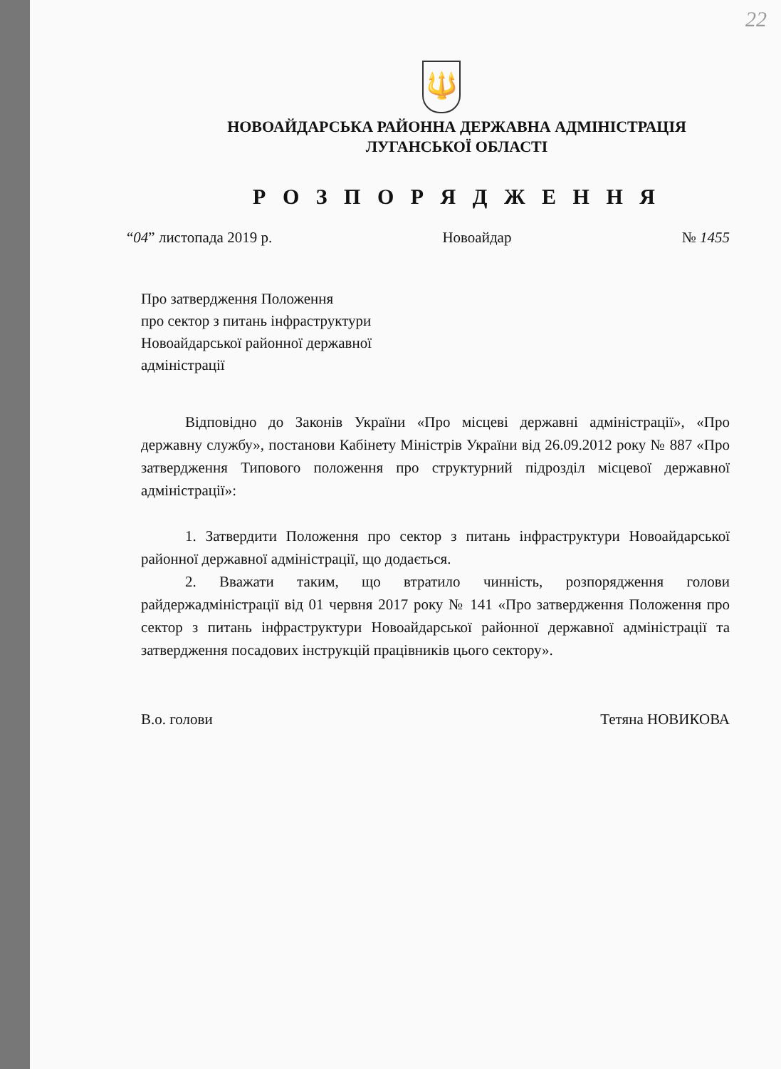22
🔱
НОВОАЙДАРСЬКА РАЙОННА ДЕРЖАВНА АДМІНІСТРАЦІЯ
ЛУГАНСЬКОЇ ОБЛАСТІ
Р О З П О Р Я Д Ж Е Н Н Я
“04” листопада 2019 р. Новоайдар № 1455
Про затвердження Положення
про сектор з питань інфраструктури
Новоайдарської районної державної
адміністрації
Відповідно до Законів України «Про місцеві державні адміністрації», «Про державну службу», постанови Кабінету Міністрів України від 26.09.2012 року № 887 «Про затвердження Типового положення про структурний підрозділ місцевої державної адміністрації»:
1. Затвердити Положення про сектор з питань інфраструктури Новоайдарської районної державної адміністрації, що додається.
2. Вважати таким, що втратило чинність, розпорядження голови райдержадміністрації від 01 червня 2017 року № 141 «Про затвердження Положення про сектор з питань інфраструктури Новоайдарської районної державної адміністрації та затвердження посадових інструкцій працівників цього сектору».
В.о. голови Тетяна НОВИКОВА